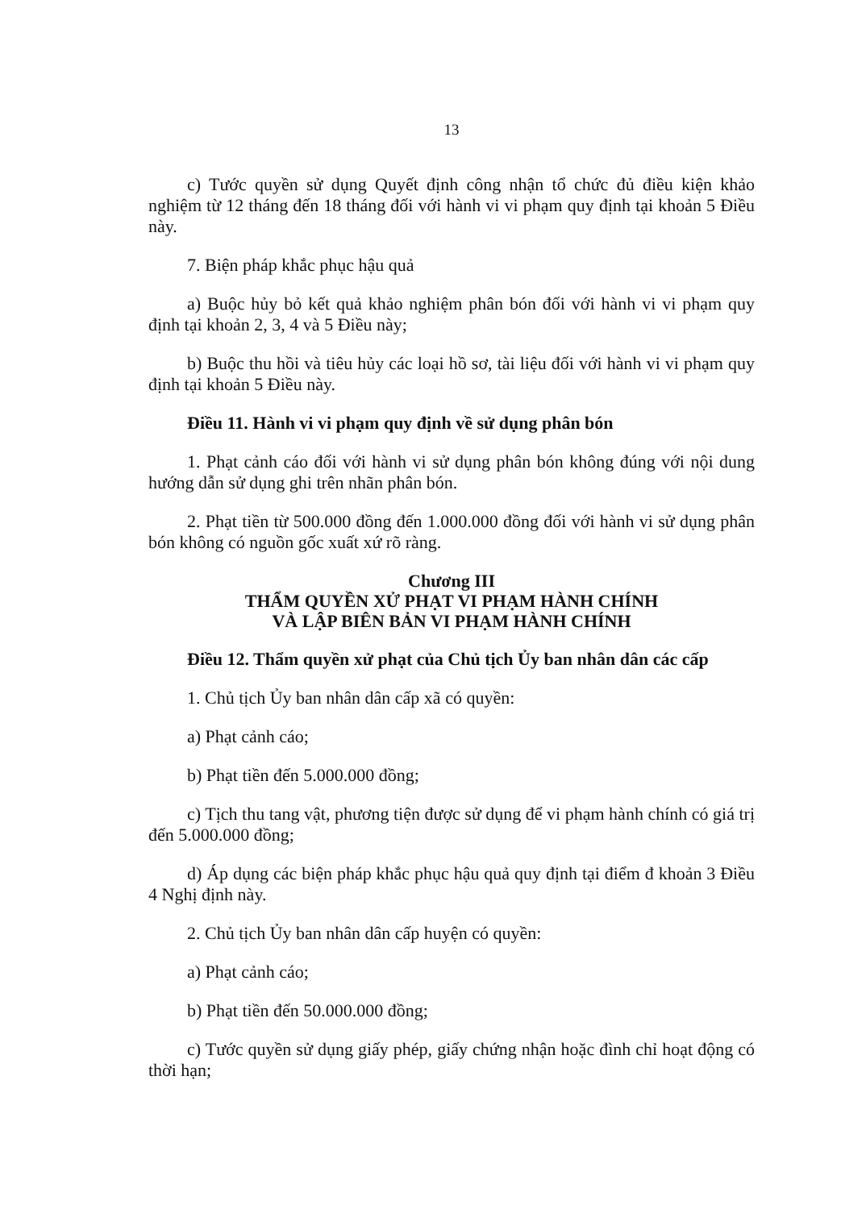13
c) Tước quyền sử dụng Quyết định công nhận tổ chức đủ điều kiện khảo nghiệm từ 12 tháng đến 18 tháng đối với hành vi vi phạm quy định tại khoản 5 Điều này.
7. Biện pháp khắc phục hậu quả
a) Buộc hủy bỏ kết quả khảo nghiệm phân bón đối với hành vi vi phạm quy định tại khoản 2, 3, 4 và 5 Điều này;
b) Buộc thu hồi và tiêu hủy các loại hồ sơ, tài liệu đối với hành vi vi phạm quy định tại khoản 5 Điều này.
Điều 11. Hành vi vi phạm quy định về sử dụng phân bón
1. Phạt cảnh cáo đối với hành vi sử dụng phân bón không đúng với nội dung hướng dẫn sử dụng ghi trên nhãn phân bón.
2. Phạt tiền từ 500.000 đồng đến 1.000.000 đồng đối với hành vi sử dụng phân bón không có nguồn gốc xuất xứ rõ ràng.
Chương III
THẨM QUYỀN XỬ PHẠT VI PHẠM HÀNH CHÍNH
VÀ LẬP BIÊN BẢN VI PHẠM HÀNH CHÍNH
Điều 12. Thẩm quyền xử phạt của Chủ tịch Ủy ban nhân dân các cấp
1. Chủ tịch Ủy ban nhân dân cấp xã có quyền:
a) Phạt cảnh cáo;
b) Phạt tiền đến 5.000.000 đồng;
c) Tịch thu tang vật, phương tiện được sử dụng để vi phạm hành chính có giá trị đến 5.000.000 đồng;
d) Áp dụng các biện pháp khắc phục hậu quả quy định tại điểm đ khoản 3 Điều 4 Nghị định này.
2. Chủ tịch Ủy ban nhân dân cấp huyện có quyền:
a) Phạt cảnh cáo;
b) Phạt tiền đến 50.000.000 đồng;
c) Tước quyền sử dụng giấy phép, giấy chứng nhận hoặc đình chỉ hoạt động có thời hạn;